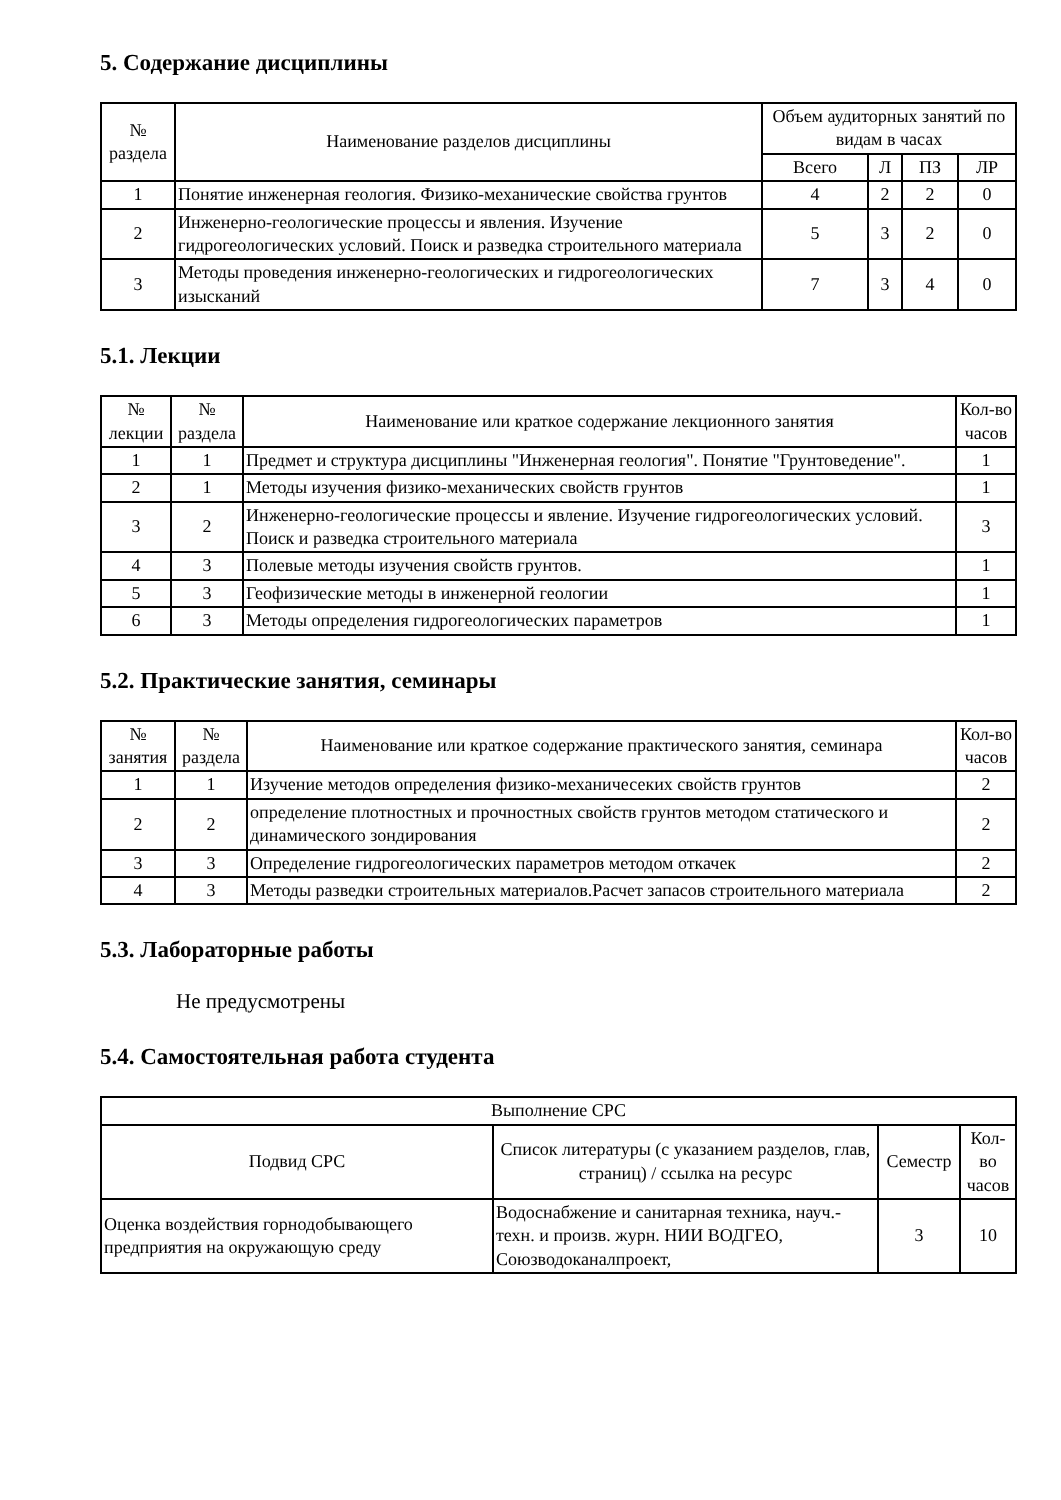5. Содержание дисциплины
| № раздела | Наименование разделов дисциплины | Объем аудиторных занятий по видам в часах | | | |
| --- | --- | --- | --- | --- | --- |
| | | Всего | Л | ПЗ | ЛР |
| 1 | Понятие инженерная геология. Физико-механические свойства грунтов | 4 | 2 | 2 | 0 |
| 2 | Инженерно-геологические процессы и явления. Изучение гидрогеологических условий. Поиск и разведка строительного материала | 5 | 3 | 2 | 0 |
| 3 | Методы проведения инженерно-геологических и гидрогеологических изысканий | 7 | 3 | 4 | 0 |
5.1. Лекции
| № лекции | № раздела | Наименование или краткое содержание лекционного занятия | Кол-во часов |
| --- | --- | --- | --- |
| 1 | 1 | Предмет и структура дисциплины "Инженерная геология". Понятие "Грунтоведение". | 1 |
| 2 | 1 | Методы изучения физико-механических свойств грунтов | 1 |
| 3 | 2 | Инженерно-геологические процессы и явление. Изучение гидрогеологических условий. Поиск и разведка строительного материала | 3 |
| 4 | 3 | Полевые методы изучения свойств грунтов. | 1 |
| 5 | 3 | Геофизические методы в инженерной геологии | 1 |
| 6 | 3 | Методы определения гидрогеологических параметров | 1 |
5.2. Практические занятия, семинары
| № занятия | № раздела | Наименование или краткое содержание практического занятия, семинара | Кол-во часов |
| --- | --- | --- | --- |
| 1 | 1 | Изучение методов определения физико-механичесеких свойств грунтов | 2 |
| 2 | 2 | определение плотностных и прочностных свойств грунтов методом статического и динамического зондирования | 2 |
| 3 | 3 | Определение гидрогеологических параметров методом откачек | 2 |
| 4 | 3 | Методы разведки строительных материалов.Расчет запасов строительного материала | 2 |
5.3. Лабораторные работы
Не предусмотрены
5.4. Самостоятельная работа студента
| Выполнение СРС | | | |
| --- | --- | --- | --- |
| Подвид СРС | Список литературы (с указанием разделов, глав, страниц) / ссылка на ресурс | Семестр | Кол-во часов |
| Оценка воздействия горнодобывающего предприятия на окружающую среду | Водоснабжение и санитарная техника, науч.-техн. и произв. журн. НИИ ВОДГЕО, Союзводоканалпроект, | 3 | 10 |